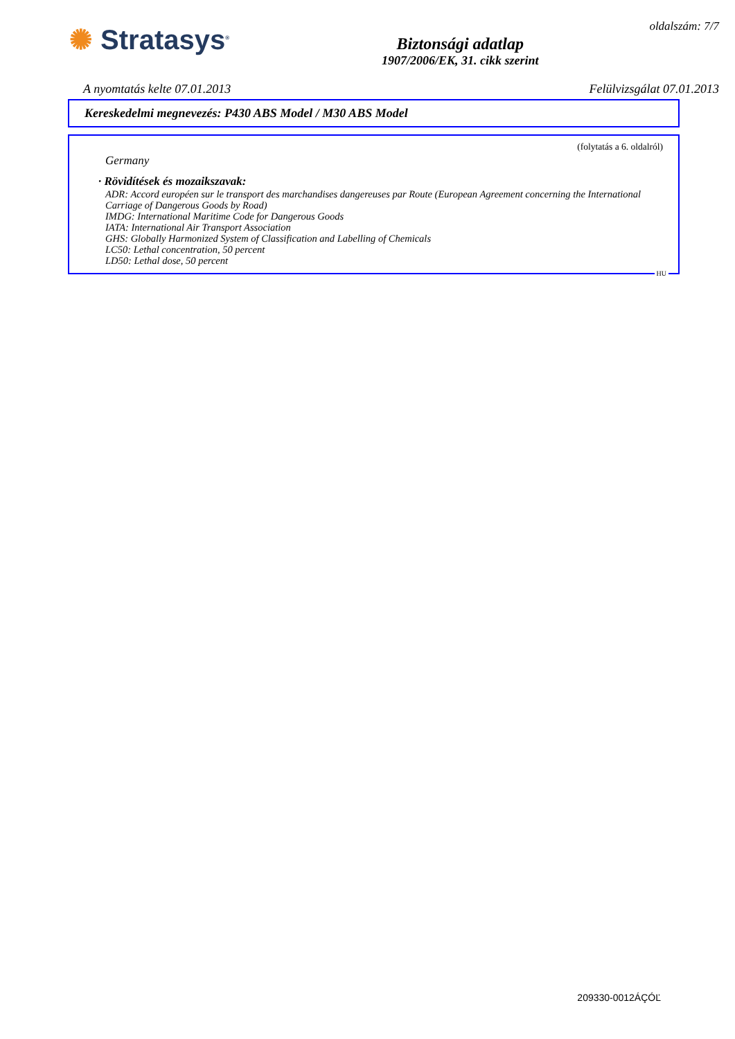✺ Stratasys<sup>®</sup>
Biztonsági adatlap
1907/2006/EK, 31. cikk szerint
oldalszám: 7/7
A nyomtatás kelte 07.01.2013 Felülvizsgálat 07.01.2013
Kereskedelmi megnevezés: P430 ABS Model / M30 ABS Model
(folytatás a 6. oldalról)
Germany
· Rövidítések és mozaikszavak:
ADR: Accord européen sur le transport des marchandises dangereuses par Route (European Agreement concerning the International Carriage of Dangerous Goods by Road)
IMDG: International Maritime Code for Dangerous Goods
IATA: International Air Transport Association
GHS: Globally Harmonized System of Classification and Labelling of Chemicals
LC50: Lethal concentration, 50 percent
LD50: Lethal dose, 50 percent
HU
209330-0012ÁÇÓĽ